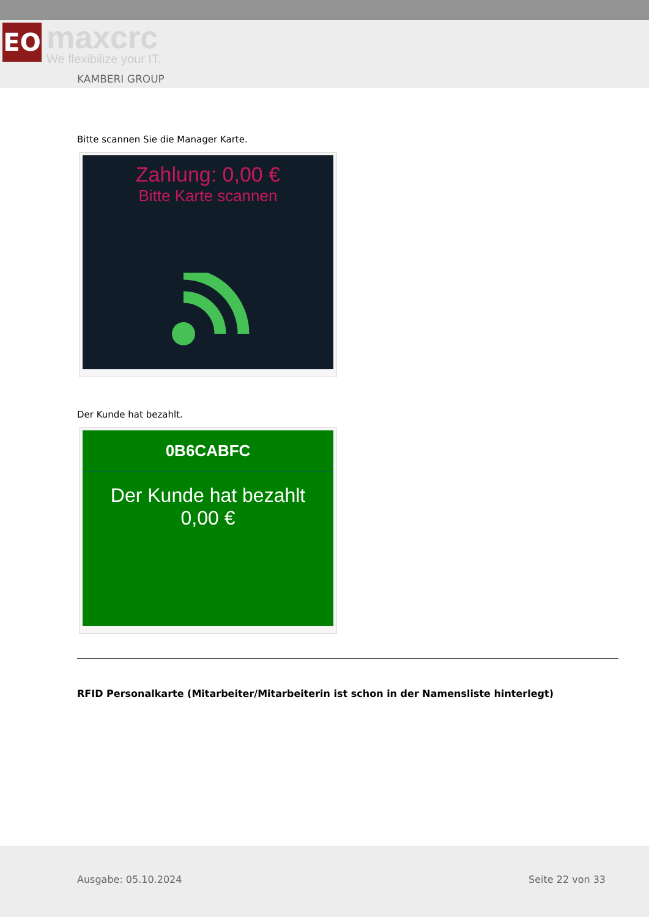ЕО
maxcrc
We flexibilize your IT.
KAMBERI GROUP
Bitte scannen Sie die Manager Karte.
Zahlung: 0,00 €
Bitte Karte scannen
Der Kunde hat bezahlt.
0B6CABFC
Der Kunde hat bezahlt
0,00 €
RFID Personalkarte (Mitarbeiter/Mitarbeiterin ist schon in der Namensliste hinterlegt)
Ausgabe: 05.10.2024 Seite 22 von 33